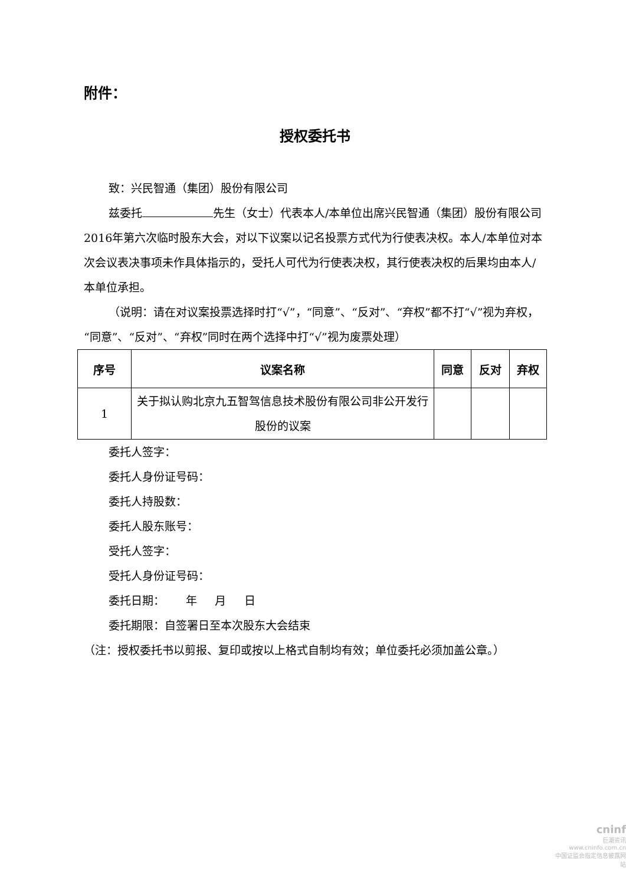附件：
授权委托书
致：兴民智通（集团）股份有限公司
兹委托 先生（女士）代表本人/本单位出席兴民智通（集团）股份有限公司2016年第六次临时股东大会，对以下议案以记名投票方式代为行使表决权。本人/本单位对本次会议表决事项未作具体指示的，受托人可代为行使表决权，其行使表决权的后果均由本人/本单位承担。
（说明：请在对议案投票选择时打“√”，“同意”、“反对”、“弃权”都不打“√”视为弃权，“同意”、“反对”、“弃权”同时在两个选择中打“√”视为废票处理）
| 序号 | 议案名称 | 同意 | 反对 | 弃权 |
| --- | --- | --- | --- | --- |
| 1 | 关于拟认购北京九五智驾信息技术股份有限公司非公开发行股份的议案 | | | |
委托人签字：
委托人身份证号码：
委托人持股数：
委托人股东账号：
受托人签字：
受托人身份证号码：
委托日期： 年 月 日
委托期限：自签署日至本次股东大会结束
（注：授权委托书以剪报、复印或按以上格式自制均有效；单位委托必须加盖公章。）
cninf
巨潮资讯
www.cninfo.com.cn
中国证监会指定信息披露网站